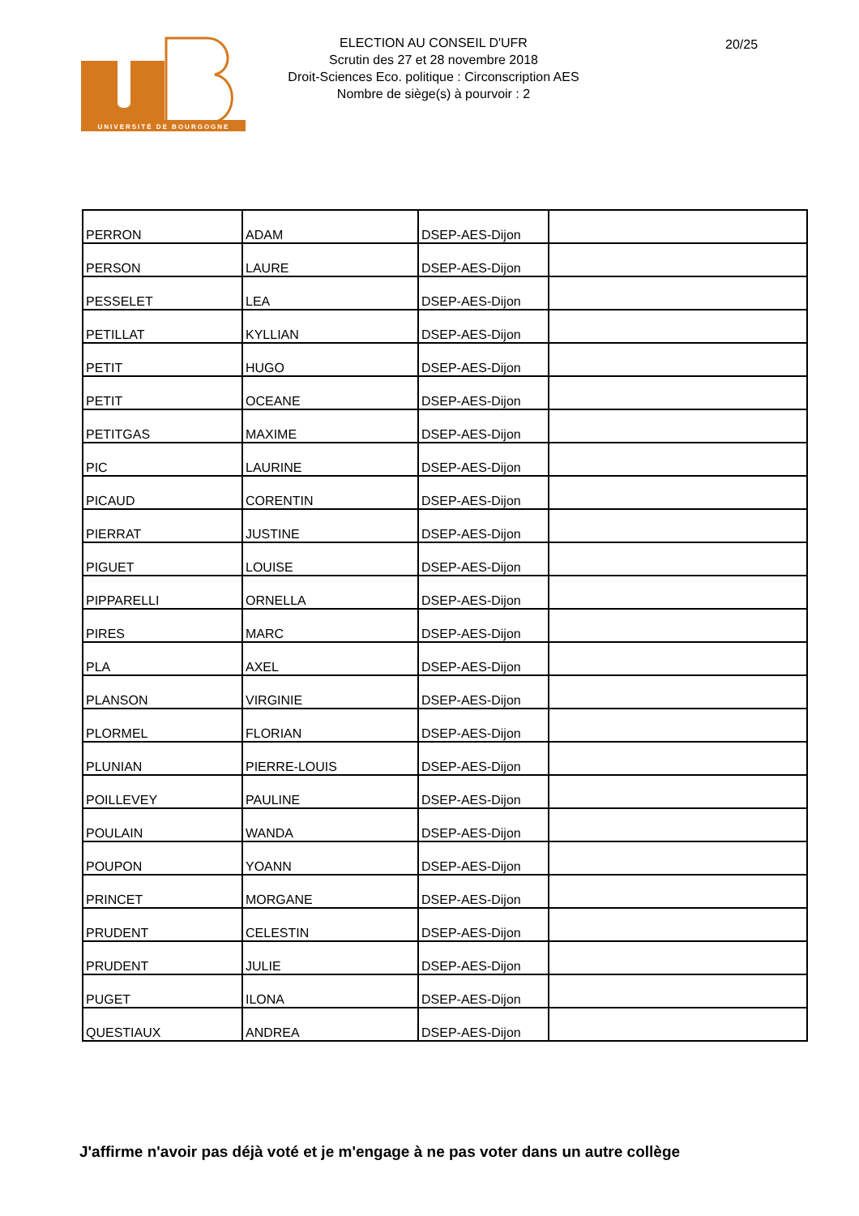UNIVERSITÉ DE BOURGOGNE
ELECTION AU CONSEIL D'UFR
Scrutin des 27 et 28 novembre 2018
Droit-Sciences Eco. politique : Circonscription AES
Nombre de siège(s) à pourvoir : 2
20/25
| PERRON | ADAM | DSEP-AES-Dijon | |
| PERSON | LAURE | DSEP-AES-Dijon | |
| PESSELET | LEA | DSEP-AES-Dijon | |
| PETILLAT | KYLLIAN | DSEP-AES-Dijon | |
| PETIT | HUGO | DSEP-AES-Dijon | |
| PETIT | OCEANE | DSEP-AES-Dijon | |
| PETITGAS | MAXIME | DSEP-AES-Dijon | |
| PIC | LAURINE | DSEP-AES-Dijon | |
| PICAUD | CORENTIN | DSEP-AES-Dijon | |
| PIERRAT | JUSTINE | DSEP-AES-Dijon | |
| PIGUET | LOUISE | DSEP-AES-Dijon | |
| PIPPARELLI | ORNELLA | DSEP-AES-Dijon | |
| PIRES | MARC | DSEP-AES-Dijon | |
| PLA | AXEL | DSEP-AES-Dijon | |
| PLANSON | VIRGINIE | DSEP-AES-Dijon | |
| PLORMEL | FLORIAN | DSEP-AES-Dijon | |
| PLUNIAN | PIERRE-LOUIS | DSEP-AES-Dijon | |
| POILLEVEY | PAULINE | DSEP-AES-Dijon | |
| POULAIN | WANDA | DSEP-AES-Dijon | |
| POUPON | YOANN | DSEP-AES-Dijon | |
| PRINCET | MORGANE | DSEP-AES-Dijon | |
| PRUDENT | CELESTIN | DSEP-AES-Dijon | |
| PRUDENT | JULIE | DSEP-AES-Dijon | |
| PUGET | ILONA | DSEP-AES-Dijon | |
| QUESTIAUX | ANDREA | DSEP-AES-Dijon | |
J'affirme n'avoir pas déjà voté et je m'engage à ne pas voter dans un autre collège